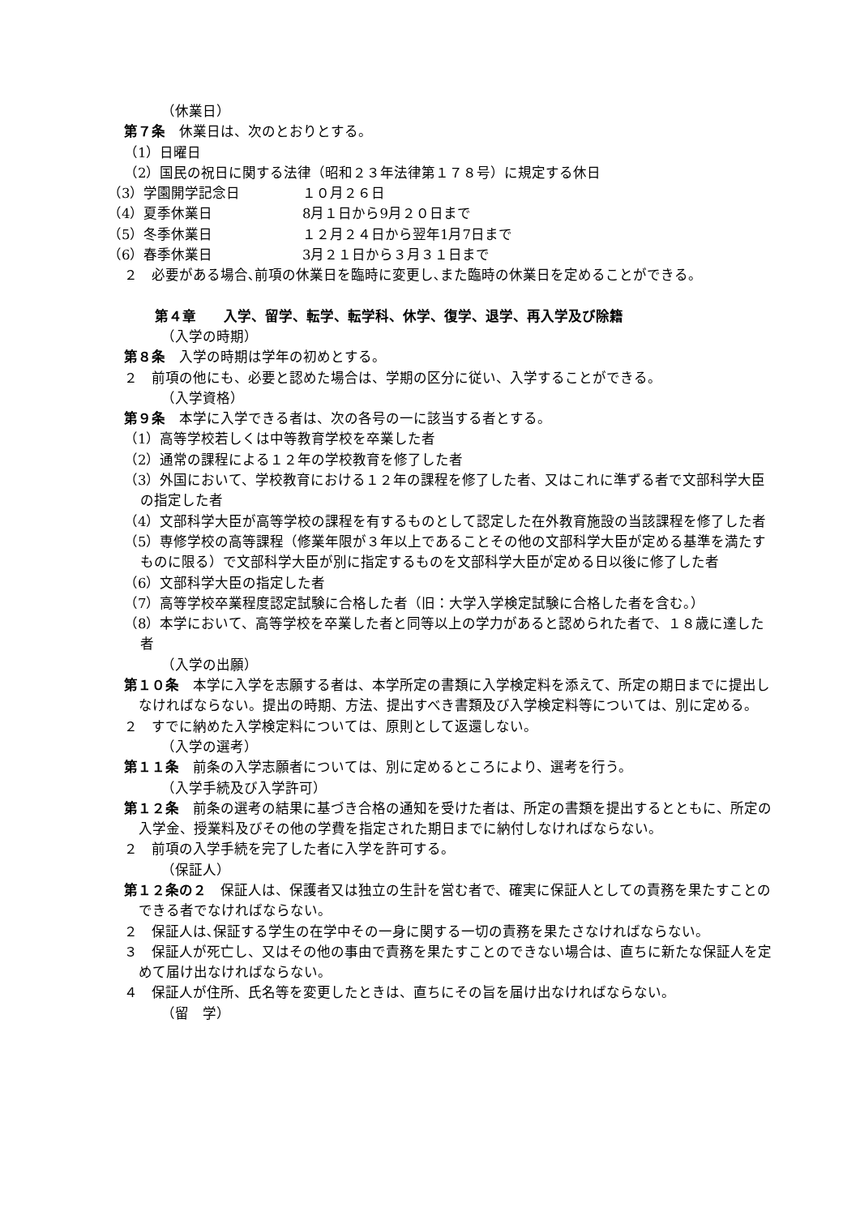（休業日）
第７条　休業日は、次のとおりとする。
（1）日曜日
（2）国民の祝日に関する法律（昭和２３年法律第１７８号）に規定する休日
（3）学園開学記念日 １０月２６日
（4）夏季休業日 8月１日から9月２０日まで
（5）冬季休業日 １２月２４日から翌年1月7日まで
（6）春季休業日 3月２１日から３月３１日まで
２　必要がある場合､前項の休業日を臨時に変更し､また臨時の休業日を定めることができる。
第４章　　入学、留学、転学、転学科、休学、復学、退学、再入学及び除籍
（入学の時期）
第８条　入学の時期は学年の初めとする。
２　前項の他にも、必要と認めた場合は、学期の区分に従い、入学することができる。
（入学資格）
第９条　本学に入学できる者は、次の各号の一に該当する者とする。
（1）高等学校若しくは中等教育学校を卒業した者
（2）通常の課程による１２年の学校教育を修了した者
（3）外国において、学校教育における１２年の課程を修了した者、又はこれに準ずる者で文部科学大臣の指定した者
（4）文部科学大臣が高等学校の課程を有するものとして認定した在外教育施設の当該課程を修了した者
（5）専修学校の高等課程（修業年限が３年以上であることその他の文部科学大臣が定める基準を満たすものに限る）で文部科学大臣が別に指定するものを文部科学大臣が定める日以後に修了した者
（6）文部科学大臣の指定した者
（7）高等学校卒業程度認定試験に合格した者（旧：大学入学検定試験に合格した者を含む。）
（8）本学において、高等学校を卒業した者と同等以上の学力があると認められた者で、１８歳に達した者
（入学の出願）
第１０条　本学に入学を志願する者は、本学所定の書類に入学検定料を添えて、所定の期日までに提出しなければならない。提出の時期、方法、提出すべき書類及び入学検定料等については、別に定める。
２　すでに納めた入学検定料については、原則として返還しない。
（入学の選考）
第１１条　前条の入学志願者については、別に定めるところにより、選考を行う。
（入学手続及び入学許可）
第１２条　前条の選考の結果に基づき合格の通知を受けた者は、所定の書類を提出するとともに、所定の入学金、授業料及びその他の学費を指定された期日までに納付しなければならない。
２　前項の入学手続を完了した者に入学を許可する。
（保証人）
第１２条の２　保証人は、保護者又は独立の生計を営む者で、確実に保証人としての責務を果たすことのできる者でなければならない。
２　保証人は､保証する学生の在学中その一身に関する一切の責務を果たさなければならない。
３　保証人が死亡し、又はその他の事由で責務を果たすことのできない場合は、直ちに新たな保証人を定めて届け出なければならない。
４　保証人が住所、氏名等を変更したときは、直ちにその旨を届け出なければならない。
（留　学）